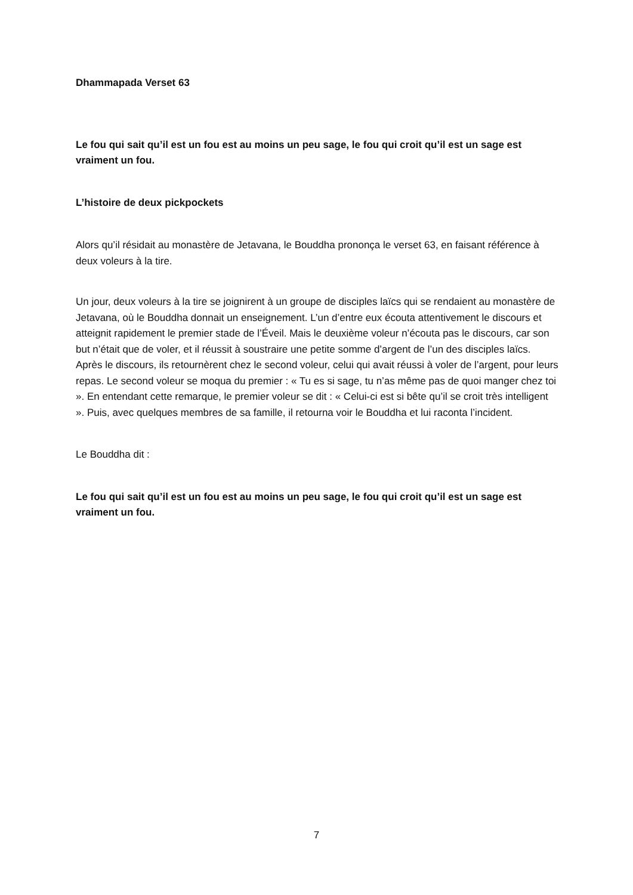Dhammapada Verset 63
Le fou qui sait qu’il est un fou est au moins un peu sage, le fou qui croit qu’il est un sage est vraiment un fou.
L’histoire de deux pickpockets
Alors qu’il résidait au monastère de Jetavana, le Bouddha prononça le verset 63, en faisant référence à deux voleurs à la tire.
Un jour, deux voleurs à la tire se joignirent à un groupe de disciples laïcs qui se rendaient au monastère de Jetavana, où le Bouddha donnait un enseignement. L’un d’entre eux écouta attentivement le discours et atteignit rapidement le premier stade de l’Éveil. Mais le deuxième voleur n’écouta pas le discours, car son but n’était que de voler, et il réussit à soustraire une petite somme d’argent de l’un des disciples laïcs. Après le discours, ils retournèrent chez le second voleur, celui qui avait réussi à voler de l’argent, pour leurs repas. Le second voleur se moqua du premier : « Tu es si sage, tu n’as même pas de quoi manger chez toi ». En entendant cette remarque, le premier voleur se dit : « Celui-ci est si bête qu’il se croit très intelligent ». Puis, avec quelques membres de sa famille, il retourna voir le Bouddha et lui raconta l’incident.
Le Bouddha dit :
Le fou qui sait qu’il est un fou est au moins un peu sage, le fou qui croit qu’il est un sage est vraiment un fou.
7